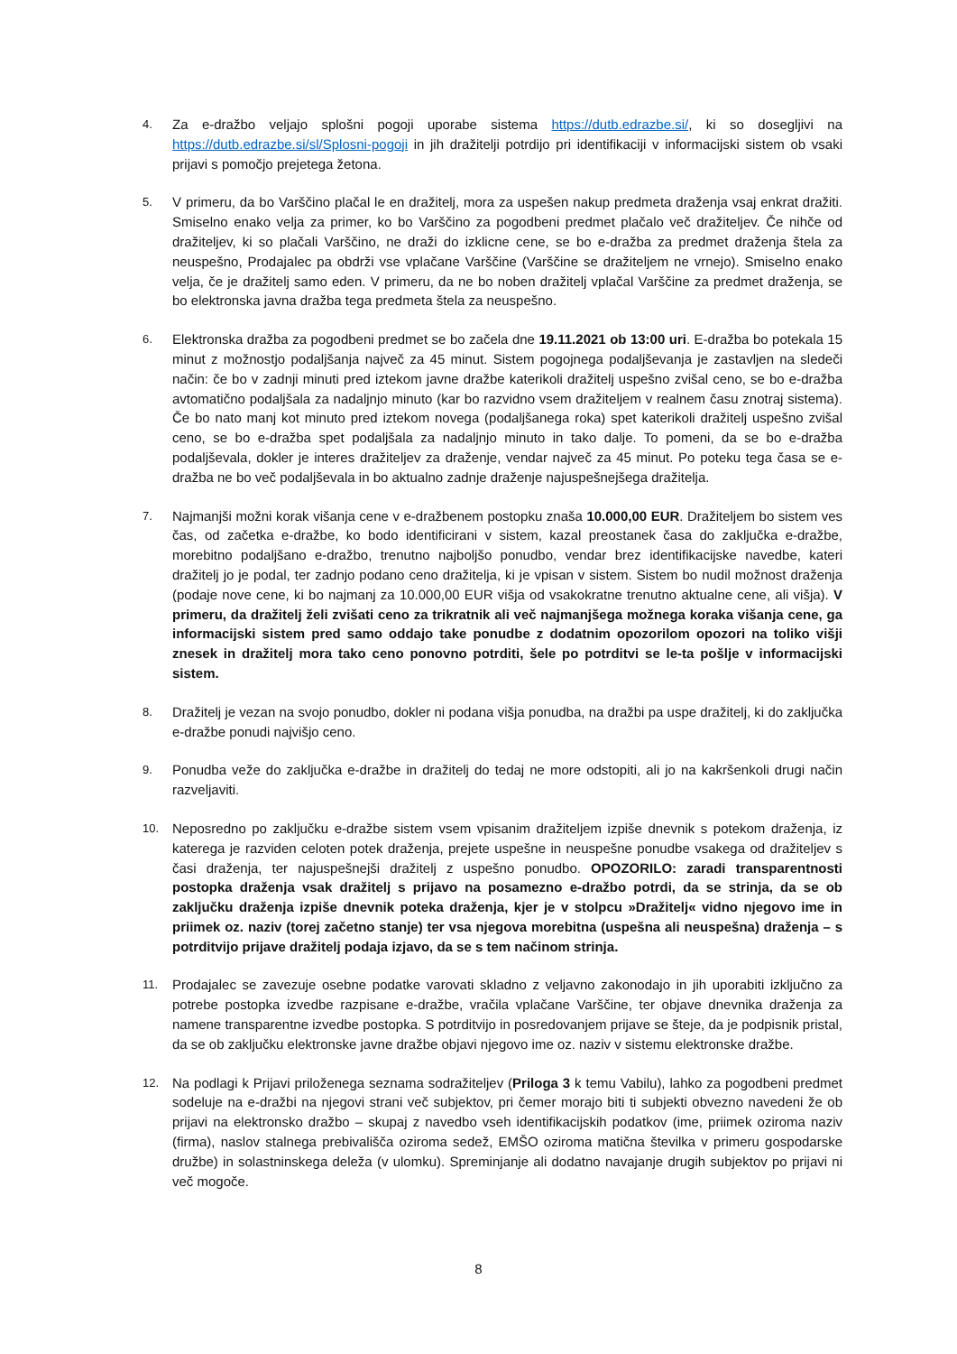4.
Za e-dražbo veljajo splošni pogoji uporabe sistema https://dutb.edrazbe.si/, ki so dosegljivi na https://dutb.edrazbe.si/sl/Splosni-pogoji in jih dražitelji potrdijo pri identifikaciji v informacijski sistem ob vsaki prijavi s pomočjo prejetega žetona.
5.
V primeru, da bo Varščino plačal le en dražitelj, mora za uspešen nakup predmeta draženja vsaj enkrat dražiti. Smiselno enako velja za primer, ko bo Varščino za pogodbeni predmet plačalo več dražiteljev. Če nihče od dražiteljev, ki so plačali Varščino, ne draži do izklicne cene, se bo e-dražba za predmet draženja štela za neuspešno, Prodajalec pa obdrži vse vplačane Varščine (Varščine se dražiteljem ne vrnejo). Smiselno enako velja, če je dražitelj samo eden. V primeru, da ne bo noben dražitelj vplačal Varščine za predmet draženja, se bo elektronska javna dražba tega predmeta štela za neuspešno.
6.
Elektronska dražba za pogodbeni predmet se bo začela dne 19.11.2021 ob 13:00 uri. E-dražba bo potekala 15 minut z možnostjo podaljšanja največ za 45 minut. Sistem pogojnega podaljševanja je zastavljen na sledeči način: če bo v zadnji minuti pred iztekom javne dražbe katerikoli dražitelj uspešno zvišal ceno, se bo e-dražba avtomatično podaljšala za nadaljnjo minuto (kar bo razvidno vsem dražiteljem v realnem času znotraj sistema). Če bo nato manj kot minuto pred iztekom novega (podaljšanega roka) spet katerikoli dražitelj uspešno zvišal ceno, se bo e-dražba spet podaljšala za nadaljnjo minuto in tako dalje. To pomeni, da se bo e-dražba podaljševala, dokler je interes dražiteljev za draženje, vendar največ za 45 minut. Po poteku tega časa se e-dražba ne bo več podaljševala in bo aktualno zadnje draženje najuspešnejšega dražitelja.
7.
Najmanjši možni korak višanja cene v e-dražbenem postopku znaša 10.000,00 EUR. Dražiteljem bo sistem ves čas, od začetka e-dražbe, ko bodo identificirani v sistem, kazal preostanek časa do zaključka e-dražbe, morebitno podaljšano e-dražbo, trenutno najboljšo ponudbo, vendar brez identifikacijske navedbe, kateri dražitelj jo je podal, ter zadnjo podano ceno dražitelja, ki je vpisan v sistem. Sistem bo nudil možnost draženja (podaje nove cene, ki bo najmanj za 10.000,00 EUR višja od vsakokratne trenutno aktualne cene, ali višja). V primeru, da dražitelj želi zvišati ceno za trikratnik ali več najmanjšega možnega koraka višanja cene, ga informacijski sistem pred samo oddajo take ponudbe z dodatnim opozorilom opozori na toliko višji znesek in dražitelj mora tako ceno ponovno potrditi, šele po potrditvi se le-ta pošlje v informacijski sistem.
8.
Dražitelj je vezan na svojo ponudbo, dokler ni podana višja ponudba, na dražbi pa uspe dražitelj, ki do zaključka e-dražbe ponudi najvišjo ceno.
9.
Ponudba veže do zaključka e-dražbe in dražitelj do tedaj ne more odstopiti, ali jo na kakršenkoli drugi način razveljaviti.
10.
Neposredno po zaključku e-dražbe sistem vsem vpisanim dražiteljem izpiše dnevnik s potekom draženja, iz katerega je razviden celoten potek draženja, prejete uspešne in neuspešne ponudbe vsakega od dražiteljev s časi draženja, ter najuspešnejši dražitelj z uspešno ponudbo. OPOZORILO: zaradi transparentnosti postopka draženja vsak dražitelj s prijavo na posamezno e-dražbo potrdi, da se strinja, da se ob zaključku draženja izpiše dnevnik poteka draženja, kjer je v stolpcu »Dražitelj« vidno njegovo ime in priimek oz. naziv (torej začetno stanje) ter vsa njegova morebitna (uspešna ali neuspešna) draženja – s potrditvijo prijave dražitelj podaja izjavo, da se s tem načinom strinja.
11.
Prodajalec se zavezuje osebne podatke varovati skladno z veljavno zakonodajo in jih uporabiti izključno za potrebe postopka izvedbe razpisane e-dražbe, vračila vplačane Varščine, ter objave dnevnika draženja za namene transparentne izvedbe postopka. S potrditvijo in posredovanjem prijave se šteje, da je podpisnik pristal, da se ob zaključku elektronske javne dražbe objavi njegovo ime oz. naziv v sistemu elektronske dražbe.
12.
Na podlagi k Prijavi priloženega seznama sodražiteljev (Priloga 3 k temu Vabilu), lahko za pogodbeni predmet sodeluje na e-dražbi na njegovi strani več subjektov, pri čemer morajo biti ti subjekti obvezno navedeni že ob prijavi na elektronsko dražbo – skupaj z navedbo vseh identifikacijskih podatkov (ime, priimek oziroma naziv (firma), naslov stalnega prebivališča oziroma sedež, EMŠO oziroma matična številka v primeru gospodarske družbe) in solastninskega deleža (v ulomku). Spreminjanje ali dodatno navajanje drugih subjektov po prijavi ni več mogoče.
8